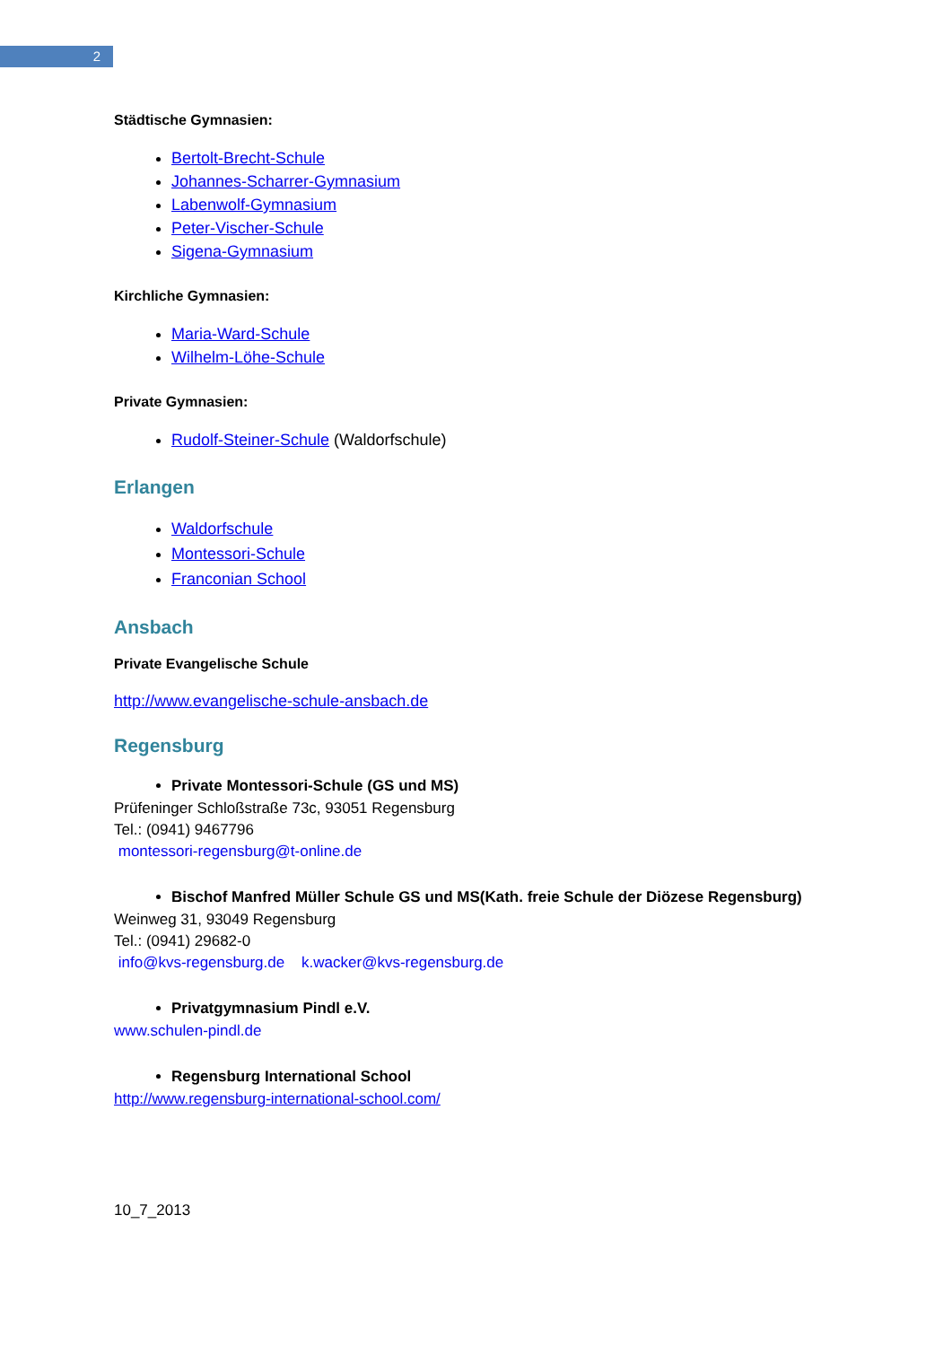2
Städtische Gymnasien:
Bertolt-Brecht-Schule
Johannes-Scharrer-Gymnasium
Labenwolf-Gymnasium
Peter-Vischer-Schule
Sigena-Gymnasium
Kirchliche Gymnasien:
Maria-Ward-Schule
Wilhelm-Löhe-Schule
Private Gymnasien:
Rudolf-Steiner-Schule (Waldorfschule)
Erlangen
Waldorfschule
Montessori-Schule
Franconian School
Ansbach
Private Evangelische Schule
http://www.evangelische-schule-ansbach.de
Regensburg
Private Montessori-Schule (GS und MS)
Prüfeninger Schloßstraße 73c, 93051 Regensburg
Tel.: (0941) 9467796
montessori-regensburg@t-online.de
Bischof Manfred Müller Schule GS und MS(Kath. freie Schule der Diözese Regensburg)
Weinweg 31, 93049 Regensburg
Tel.: (0941) 29682-0
info@kvs-regensburg.de k.wacker@kvs-regensburg.de
Privatgymnasium Pindl e.V.
www.schulen-pindl.de
Regensburg International School
http://www.regensburg-international-school.com/
10_7_2013